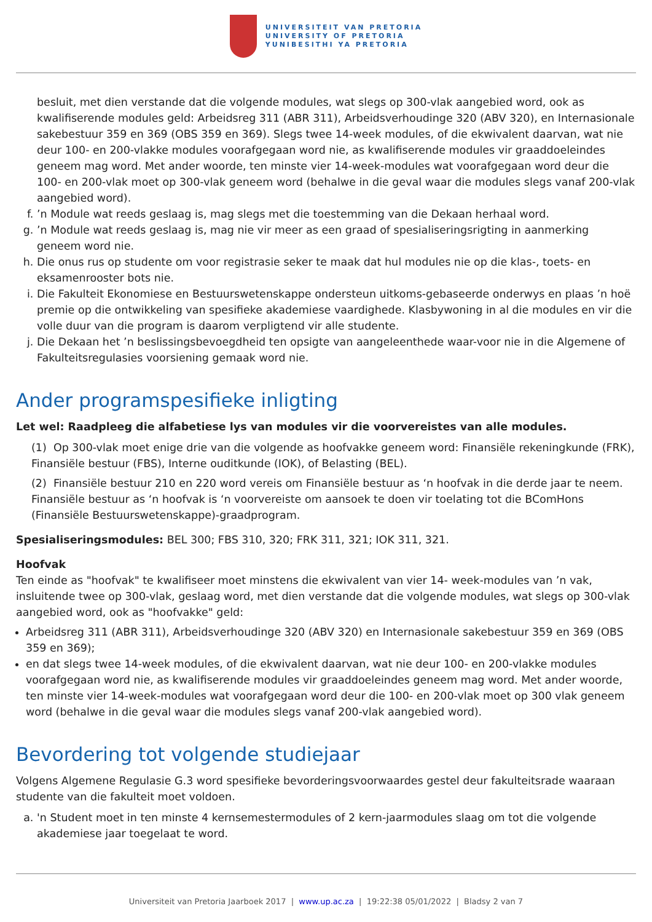UNIVERSITEIT VAN PRETORIA
UNIVERSITY OF PRETORIA
YUNIBESITHI YA PRETORIA
besluit, met dien verstande dat die volgende modules, wat slegs op 300-vlak aangebied word, ook as kwalifiserende modules geld: Arbeidsreg 311 (ABR 311), Arbeidsverhoudinge 320 (ABV 320), en Internasionale sakebestuur 359 en 369 (OBS 359 en 369). Slegs twee 14-week modules, of die ekwivalent daarvan, wat nie deur 100- en 200-vlakke modules voorafgegaan word nie, as kwalifiserende modules vir graaddoeleindes geneem mag word. Met ander woorde, ten minste vier 14-week-modules wat voorafgegaan word deur die 100- en 200-vlak moet op 300-vlak geneem word (behalwe in die geval waar die modules slegs vanaf 200-vlak aangebied word).
f. ’n Module wat reeds geslaag is, mag slegs met die toestemming van die Dekaan herhaal word.
g. ’n Module wat reeds geslaag is, mag nie vir meer as een graad of spesialiseringsrigting in aanmerking geneem word nie.
h. Die onus rus op studente om voor registrasie seker te maak dat hul modules nie op die klas-, toets- en eksamenrooster bots nie.
i. Die Fakulteit Ekonomiese en Bestuurswetenskappe ondersteun uitkoms-gebaseerde onderwys en plaas ’n hoë premie op die ontwikkeling van spesifieke akademiese vaardighede. Klasbywoning in al die modules en vir die volle duur van die program is daarom verpligtend vir alle studente.
j. Die Dekaan het ’n beslissingsbevoegdheid ten opsigte van aangeleenthede waar-voor nie in die Algemene of Fakulteitsregulasies voorsiening gemaak word nie.
Ander programspesifieke inligting
Let wel: Raadpleeg die alfabetiese lys van modules vir die voorvereistes van alle modules.
(1) Op 300-vlak moet enige drie van die volgende as hoofvakke geneem word: Finansiële rekeningkunde (FRK), Finansiële bestuur (FBS), Interne ouditkunde (IOK), of Belasting (BEL).
(2) Finansiële bestuur 210 en 220 word vereis om Finansiële bestuur as ‘n hoofvak in die derde jaar te neem. Finansiële bestuur as ‘n hoofvak is ‘n voorvereiste om aansoek te doen vir toelating tot die BComHons (Finansiële Bestuurswetenskappe)-graadprogram.
Spesialiseringsmodules: BEL 300; FBS 310, 320; FRK 311, 321; IOK 311, 321.
Hoofvak
Ten einde as "hoofvak" te kwalifiseer moet minstens die ekwivalent van vier 14- week-modules van ’n vak, insluitende twee op 300-vlak, geslaag word, met dien verstande dat die volgende modules, wat slegs op 300-vlak aangebied word, ook as "hoofvakke" geld:
Arbeidsreg 311 (ABR 311), Arbeidsverhoudinge 320 (ABV 320) en Internasionale sakebestuur 359 en 369 (OBS 359 en 369);
en dat slegs twee 14-week modules, of die ekwivalent daarvan, wat nie deur 100- en 200-vlakke modules voorafgegaan word nie, as kwalifiserende modules vir graaddoeleindes geneem mag word. Met ander woorde, ten minste vier 14-week-modules wat voorafgegaan word deur die 100- en 200-vlak moet op 300 vlak geneem word (behalwe in die geval waar die modules slegs vanaf 200-vlak aangebied word).
Bevordering tot volgende studiejaar
Volgens Algemene Regulasie G.3 word spesifieke bevorderingsvoorwaardes gestel deur fakulteitsrade waaraan studente van die fakulteit moet voldoen.
a. 'n Student moet in ten minste 4 kernsemestermodules of 2 kern-jaarmodules slaag om tot die volgende akademiese jaar toegelaat te word.
Universiteit van Pretoria Jaarboek 2017 | www.up.ac.za | 19:22:38 05/01/2022 | Bladsy 2 van 7